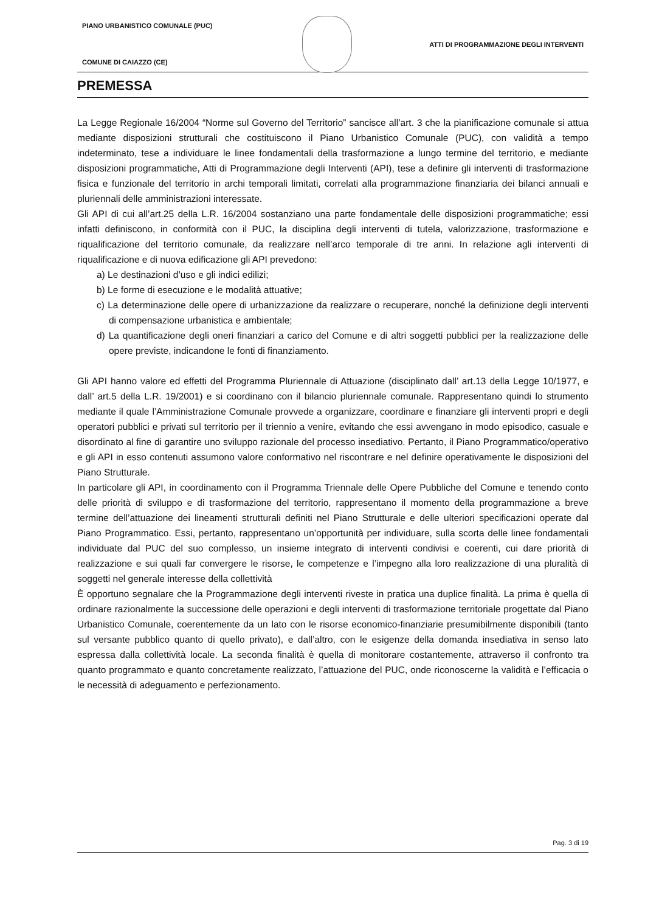PIANO URBANISTICO COMUNALE (PUC)
ATTI DI PROGRAMMAZIONE DEGLI INTERVENTI
COMUNE DI CAIAZZO (CE)
PREMESSA
La Legge Regionale 16/2004 “Norme sul Governo del Territorio” sancisce all’art. 3 che la pianificazione comunale si attua mediante disposizioni strutturali che costituiscono il Piano Urbanistico Comunale (PUC), con validità a tempo indeterminato, tese a individuare le linee fondamentali della trasformazione a lungo termine del territorio, e mediante disposizioni programmatiche, Atti di Programmazione degli Interventi (API), tese a definire gli interventi di trasformazione fisica e funzionale del territorio in archi temporali limitati, correlati alla programmazione finanziaria dei bilanci annuali e pluriennali delle amministrazioni interessate.
Gli API di cui all’art.25 della L.R. 16/2004 sostanziano una parte fondamentale delle disposizioni programmatiche; essi infatti definiscono, in conformità con il PUC, la disciplina degli interventi di tutela, valorizzazione, trasformazione e riqualificazione del territorio comunale, da realizzare nell’arco temporale di tre anni. In relazione agli interventi di riqualificazione e di nuova edificazione gli API prevedono:
a) Le destinazioni d’uso e gli indici edilizi;
b) Le forme di esecuzione e le modalità attuative;
c) La determinazione delle opere di urbanizzazione da realizzare o recuperare, nonché la definizione degli interventi di compensazione urbanistica e ambientale;
d) La quantificazione degli oneri finanziari a carico del Comune e di altri soggetti pubblici per la realizzazione delle opere previste, indicandone le fonti di finanziamento.
Gli API hanno valore ed effetti del Programma Pluriennale di Attuazione (disciplinato dall’ art.13 della Legge 10/1977, e dall’ art.5 della L.R. 19/2001) e si coordinano con il bilancio pluriennale comunale. Rappresentano quindi lo strumento mediante il quale l’Amministrazione Comunale provvede a organizzare, coordinare e finanziare gli interventi propri e degli operatori pubblici e privati sul territorio per il triennio a venire, evitando che essi avvengano in modo episodico, casuale e disordinato al fine di garantire uno sviluppo razionale del processo insediativo. Pertanto, il Piano Programmatico/operativo e gli API in esso contenuti assumono valore conformativo nel riscontrare e nel definire operativamente le disposizioni del Piano Strutturale.
In particolare gli API, in coordinamento con il Programma Triennale delle Opere Pubbliche del Comune e tenendo conto delle priorità di sviluppo e di trasformazione del territorio, rappresentano il momento della programmazione a breve termine dell’attuazione dei lineamenti strutturali definiti nel Piano Strutturale e delle ulteriori specificazioni operate dal Piano Programmatico. Essi, pertanto, rappresentano un’opportunità per individuare, sulla scorta delle linee fondamentali individuate dal PUC del suo complesso, un insieme integrato di interventi condivisi e coerenti, cui dare priorità di realizzazione e sui quali far convergere le risorse, le competenze e l’impegno alla loro realizzazione di una pluralità di soggetti nel generale interesse della collettività
È opportuno segnalare che la Programmazione degli interventi riveste in pratica una duplice finalità. La prima è quella di ordinare razionalmente la successione delle operazioni e degli interventi di trasformazione territoriale progettate dal Piano Urbanistico Comunale, coerentemente da un lato con le risorse economico-finanziarie presumibilmente disponibili (tanto sul versante pubblico quanto di quello privato), e dall’altro, con le esigenze della domanda insediativa in senso lato espressa dalla collettività locale. La seconda finalità è quella di monitorare costantemente, attraverso il confronto tra quanto programmato e quanto concretamente realizzato, l’attuazione del PUC, onde riconoscerne la validità e l’efficacia o le necessità di adeguamento e perfezionamento.
Pag. 3 di 19